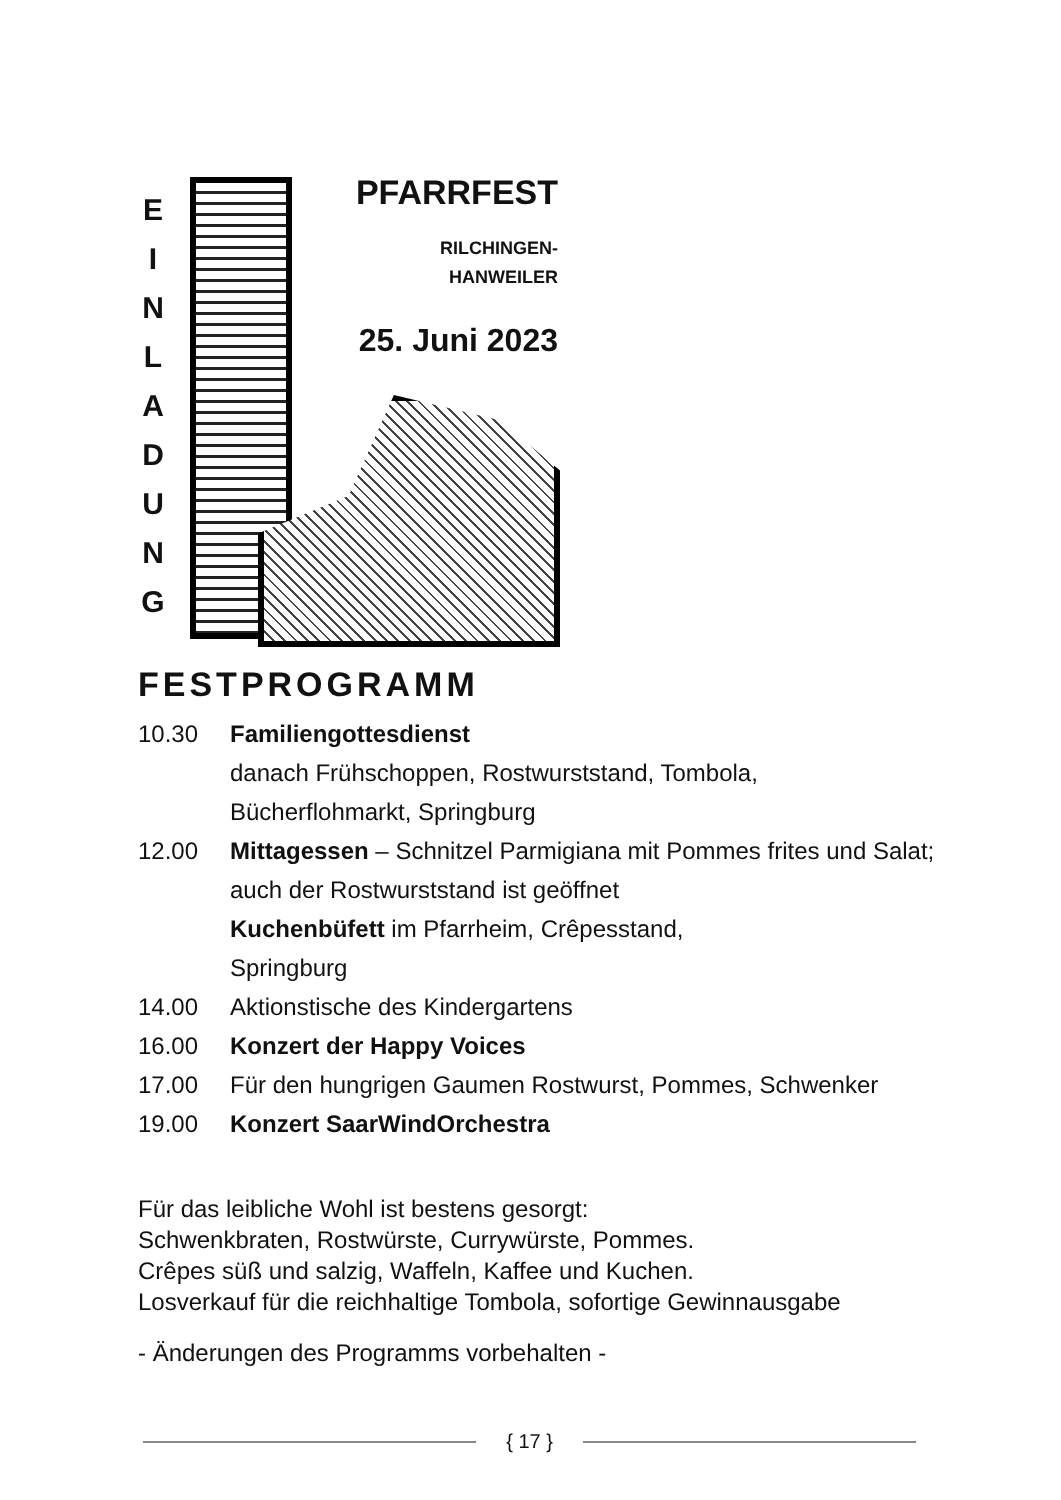E
I
N
L
A
D
U
N
G
PFARRFEST
RILCHINGEN-
HANWEILER
25. Juni 2023
FESTPROGRAMM
10.30 Familiengottesdienst
danach Frühschoppen, Rostwurststand, Tombola,
Bücherflohmarkt, Springburg
12.00 Mittagessen – Schnitzel Parmigiana mit Pommes frites und Salat;
auch der Rostwurststand ist geöffnet
Kuchenbüfett im Pfarrheim, Crêpesstand,
Springburg
14.00 Aktionstische des Kindergartens
16.00 Konzert der Happy Voices
17.00 Für den hungrigen Gaumen Rostwurst, Pommes, Schwenker
19.00 Konzert SaarWindOrchestra
Für das leibliche Wohl ist bestens gesorgt:
Schwenkbraten, Rostwürste, Currywürste, Pommes.
Crêpes süß und salzig, Waffeln, Kaffee und Kuchen.
Losverkauf für die reichhaltige Tombola, sofortige Gewinnausgabe
- Änderungen des Programms vorbehalten -
{ 17 }